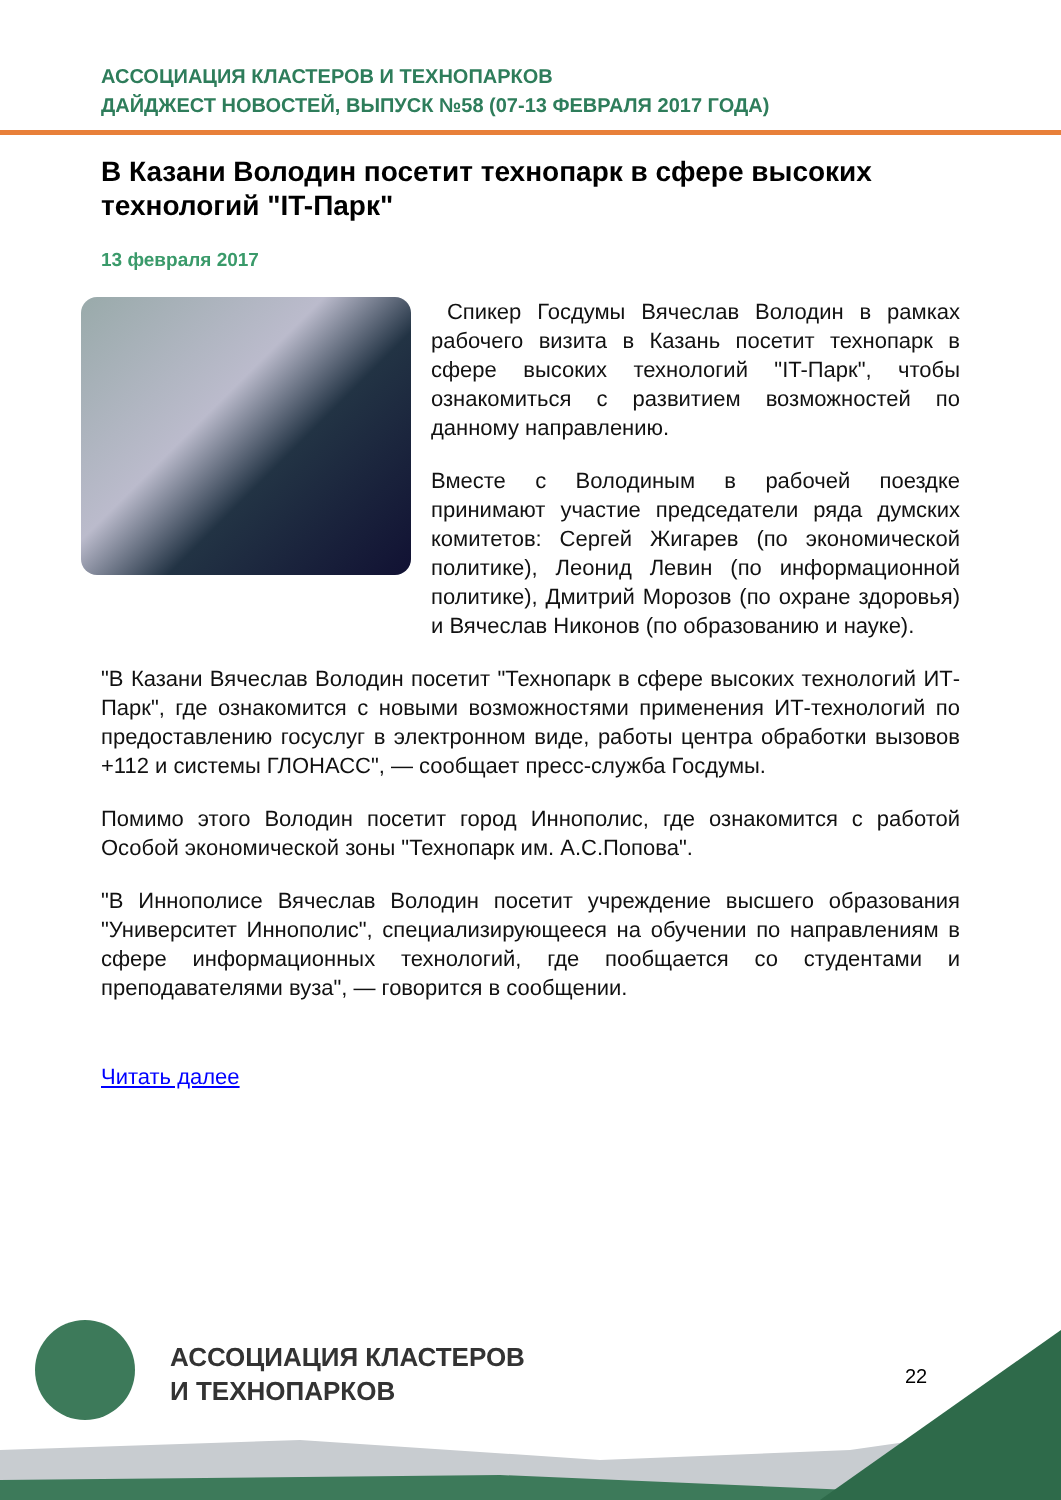АССОЦИАЦИЯ КЛАСТЕРОВ И ТЕХНОПАРКОВ
ДАЙДЖЕСТ НОВОСТЕЙ, ВЫПУСК №58 (07-13 ФЕВРАЛЯ 2017 ГОДА)
В Казани Володин посетит технопарк в сфере высоких технологий "IT-Парк"
13 февраля 2017
Спикер Госдумы Вячеслав Володин в рамках рабочего визита в Казань посетит технопарк в сфере высоких технологий "IT-Парк", чтобы ознакомиться с развитием возможностей по данному направлению.
Вместе с Володиным в рабочей поездке принимают участие председатели ряда думских комитетов: Сергей Жигарев (по экономической политике), Леонид Левин (по информационной политике), Дмитрий Морозов (по охране здоровья) и Вячеслав Никонов (по образованию и науке).
"В Казани Вячеслав Володин посетит "Технопарк в сфере высоких технологий ИТ-Парк", где ознакомится с новыми возможностями применения ИТ-технологий по предоставлению госуслуг в электронном виде, работы центра обработки вызовов +112 и системы ГЛОНАСС", — сообщает пресс-служба Госдумы.
Помимо этого Володин посетит город Иннополис, где ознакомится с работой Особой экономической зоны "Технопарк им. А.С.Попова".
"В Иннополисе Вячеслав Володин посетит учреждение высшего образования "Университет Иннополис", специализирующееся на обучении по направлениям в сфере информационных технологий, где пообщается со студентами и преподавателями вуза", — говорится в сообщении.
Читать далее
АССОЦИАЦИЯ КЛАСТЕРОВ
И ТЕХНОПАРКОВ
22